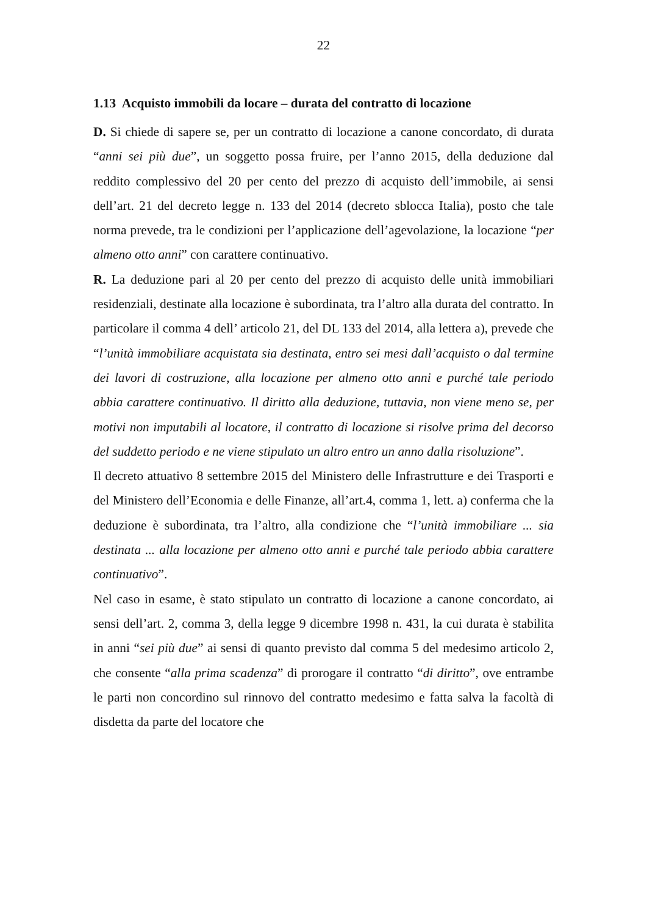22
1.13 Acquisto immobili da locare – durata del contratto di locazione
D. Si chiede di sapere se, per un contratto di locazione a canone concordato, di durata “anni sei più due”, un soggetto possa fruire, per l’anno 2015, della deduzione dal reddito complessivo del 20 per cento del prezzo di acquisto dell’immobile, ai sensi dell’art. 21 del decreto legge n. 133 del 2014 (decreto sblocca Italia), posto che tale norma prevede, tra le condizioni per l’applicazione dell’agevolazione, la locazione “per almeno otto anni” con carattere continuativo.
R. La deduzione pari al 20 per cento del prezzo di acquisto delle unità immobiliari residenziali, destinate alla locazione è subordinata, tra l’altro alla durata del contratto. In particolare il comma 4 dell’ articolo 21, del DL 133 del 2014, alla lettera a), prevede che “l’unità immobiliare acquistata sia destinata, entro sei mesi dall’acquisto o dal termine dei lavori di costruzione, alla locazione per almeno otto anni e purché tale periodo abbia carattere continuativo. Il diritto alla deduzione, tuttavia, non viene meno se, per motivi non imputabili al locatore, il contratto di locazione si risolve prima del decorso del suddetto periodo e ne viene stipulato un altro entro un anno dalla risoluzione”.
Il decreto attuativo 8 settembre 2015 del Ministero delle Infrastrutture e dei Trasporti e del Ministero dell’Economia e delle Finanze, all’art.4, comma 1, lett. a) conferma che la deduzione è subordinata, tra l’altro, alla condizione che “l’unità immobiliare ... sia destinata ... alla locazione per almeno otto anni e purché tale periodo abbia carattere continuativo”.
Nel caso in esame, è stato stipulato un contratto di locazione a canone concordato, ai sensi dell’art. 2, comma 3, della legge 9 dicembre 1998 n. 431, la cui durata è stabilita in anni “sei più due” ai sensi di quanto previsto dal comma 5 del medesimo articolo 2, che consente “alla prima scadenza” di prorogare il contratto “di diritto”, ove entrambe le parti non concordino sul rinnovo del contratto medesimo e fatta salva la facoltà di disdetta da parte del locatore che